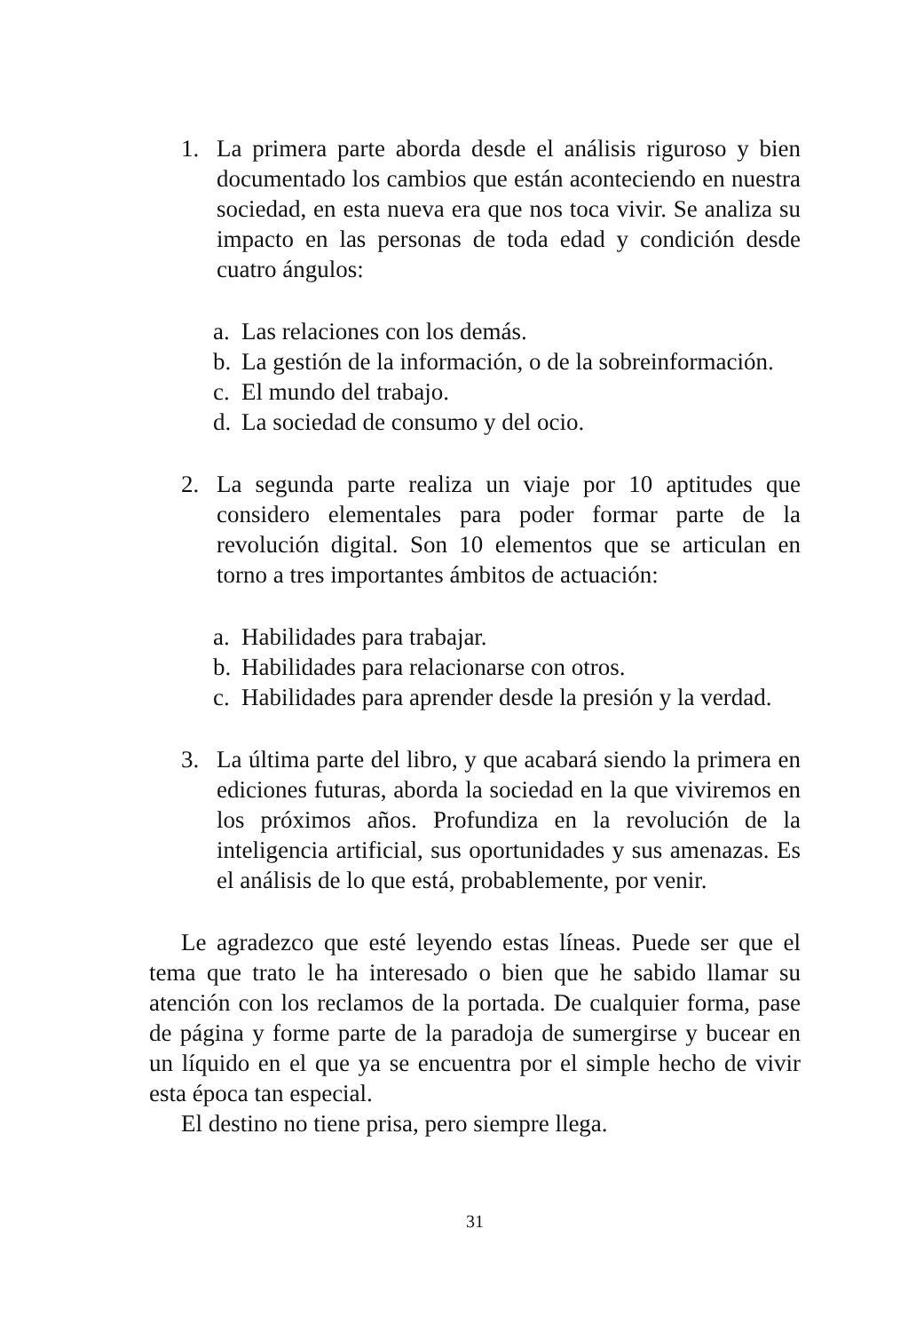1. La primera parte aborda desde el análisis riguroso y bien documentado los cambios que están aconteciendo en nuestra sociedad, en esta nueva era que nos toca vivir. Se analiza su impacto en las personas de toda edad y condición desde cuatro ángulos:
a.
Las relaciones con los demás.
b.
La gestión de la información, o de la sobreinformación.
c.
El mundo del trabajo.
d.
La sociedad de consumo y del ocio.
2. La segunda parte realiza un viaje por 10 aptitudes que considero elementales para poder formar parte de la revolución digital. Son 10 elementos que se articulan en torno a tres importantes ámbitos de actuación:
a.
Habilidades para trabajar.
b.
Habilidades para relacionarse con otros.
c.
Habilidades para aprender desde la presión y la verdad.
3. La última parte del libro, y que acabará siendo la primera en ediciones futuras, aborda la sociedad en la que viviremos en los próximos años. Profundiza en la revolución de la inteligencia artificial, sus oportunidades y sus amenazas. Es el análisis de lo que está, probablemente, por venir.
Le agradezco que esté leyendo estas líneas. Puede ser que el tema que trato le ha interesado o bien que he sabido llamar su atención con los reclamos de la portada. De cualquier forma, pase de página y forme parte de la paradoja de sumergirse y bucear en un líquido en el que ya se encuentra por el simple hecho de vivir esta época tan especial.
El destino no tiene prisa, pero siempre llega.
31